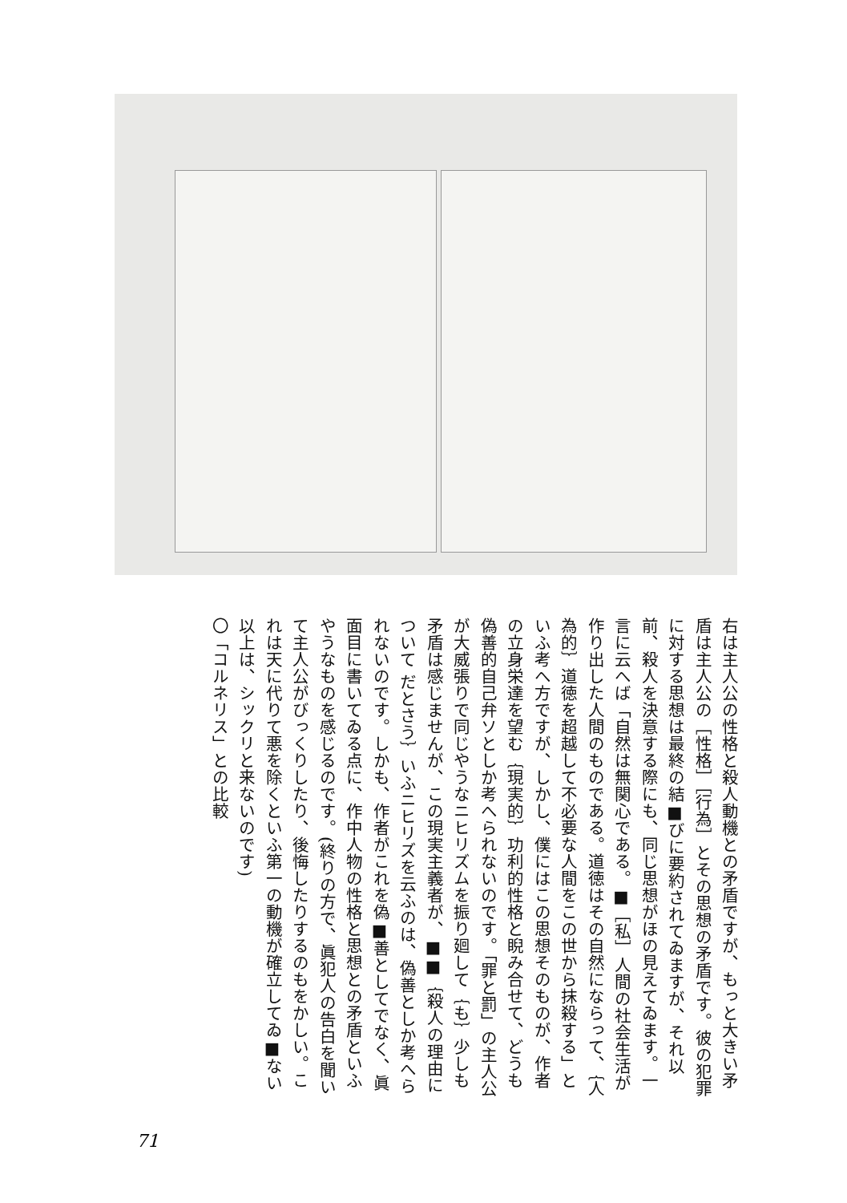右は主人公の性格と殺人動機との矛盾ですが、もっと大きい矛盾は主人公の［性格］［行為］とその思想の矛盾です。彼の犯罪に対する思想は最終の結■びに要約されてゐますが、それ以前、殺人を決意する際にも、同じ思想がほの見えてゐます。一言に云へば「自然は無関心である。■［私］人間の社会生活が作り出した人間のものである。道徳はその自然にならって、｛人為的｝道徳を超越して不必要な人間をこの世から抹殺する」といふ考へ方ですが、しかし、僕にはこの思想そのものが、作者の立身栄達を望む｛現実的｝功利的性格と睨み合せて、どうも偽善的自己弁ソとしか考へられないのです。「罪と罰」の主人公が大威張りで同じやうなニヒリズムを振り廻して｛も｝少しも矛盾は感じませんが、この現実主義者が、■■｛殺人の理由について だとさう｝いふニヒリズを云ふのは、偽善としか考へられないのです。しかも、作者がこれを偽■善としてでなく、眞面目に書いてゐる点に、作中人物の性格と思想との矛盾といふやうなものを感じるのです。(終りの方で、眞犯人の告白を聞いて主人公がびっくりしたり、後悔したりするのもをかしい。これは天に代りて悪を除くといふ第一の動機が確立してゐ■ない以上は、シックリと来ないのです)
〇「コルネリス」との比較
71